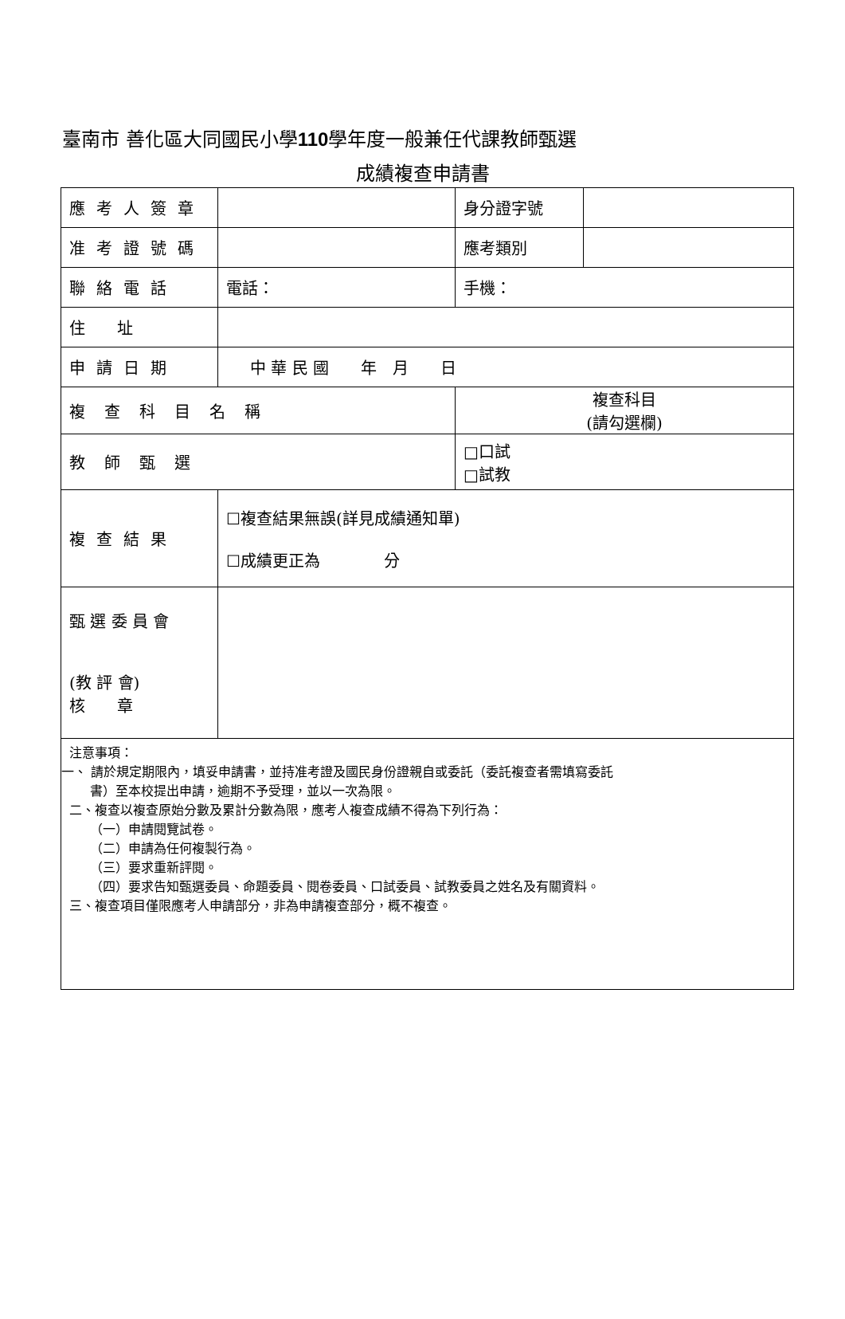臺南市 善化區大同國民小學110學年度一般兼任代課教師甄選
成績複查申請書
| 應考人簽章 | | 身分證字號 | |
| 准考證號碼 | | 應考類別 | |
| 聯絡電話 | 電話： | 手機： | |
| 住 址 | | | |
| 申請日期 | 中 華 民 國 年 月 日 | | |
| 複查科目名稱 | | 複查科目 (請勾選欄) | |
| 教師甄選 | | □口試 □試教 | |
| 複查結果 | ☐複查結果無誤(詳見成績通知單) ☐成績更正為 分 | | |
| 甄 選 委 員 會 (教 評 會) 核 章 | | | |
| 注意事項： 一、 請於規定期限內，填妥申請書，並持准考證及國民身份證親自或委託（委託複查者需填寫委託 書）至本校提出申請，逾期不予受理，並以一次為限。 二、複查以複查原始分數及累計分數為限，應考人複查成績不得為下列行為： （一）申請閱覽試卷。 （二）申請為任何複製行為。 （三）要求重新評閱。 （四）要求告知甄選委員、命題委員、閱卷委員、口試委員、試教委員之姓名及有關資料。 三、複查項目僅限應考人申請部分，非為申請複查部分，概不複查。 | | | |